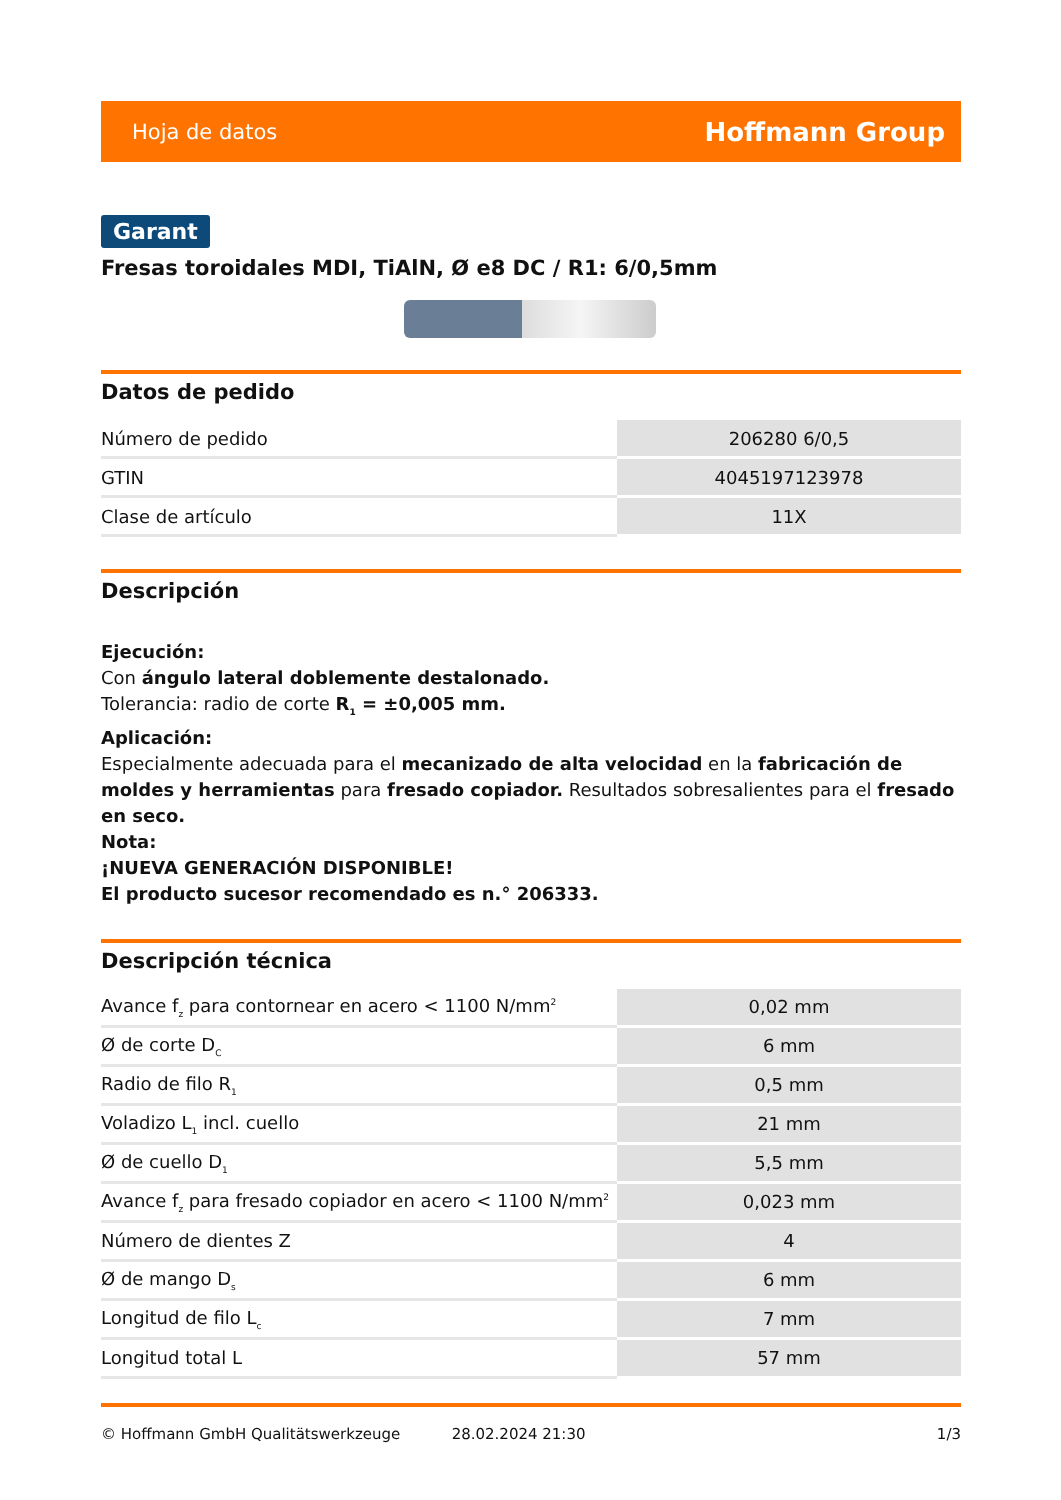Hoja de datos Hoffmann Group
Garant
Fresas toroidales MDI, TiAlN, Ø e8 DC / R1: 6/0,5mm
Datos de pedido
| Número de pedido | 206280 6/0,5 |
| GTIN | 4045197123978 |
| Clase de artículo | 11X |
Descripción
Ejecución:
Con ángulo lateral doblemente destalonado.
Tolerancia: radio de corte R<sub>1</sub> = ±0,005 mm.
Aplicación:
Especialmente adecuada para el mecanizado de alta velocidad en la fabricación de moldes y herramientas para fresado copiador. Resultados sobresalientes para el fresado en seco.
Nota:
¡NUEVA GENERACIÓN DISPONIBLE!
El producto sucesor recomendado es n.° 206333.
Descripción técnica
| Avance f<sub>z</sub> para contornear en acero < 1100 N/mm<sup>2</sup> | 0,02 mm |
| Ø de corte D<sub>C</sub> | 6 mm |
| Radio de filo R<sub>1</sub> | 0,5 mm |
| Voladizo L<sub>1</sub> incl. cuello | 21 mm |
| Ø de cuello D<sub>1</sub> | 5,5 mm |
| Avance f<sub>z</sub> para fresado copiador en acero < 1100 N/mm<sup>2</sup> | 0,023 mm |
| Número de dientes Z | 4 |
| Ø de mango D<sub>s</sub> | 6 mm |
| Longitud de filo L<sub>c</sub> | 7 mm |
| Longitud total L | 57 mm |
© Hoffmann GmbH Qualitätswerkzeuge 28.02.2024 21:30 1/3